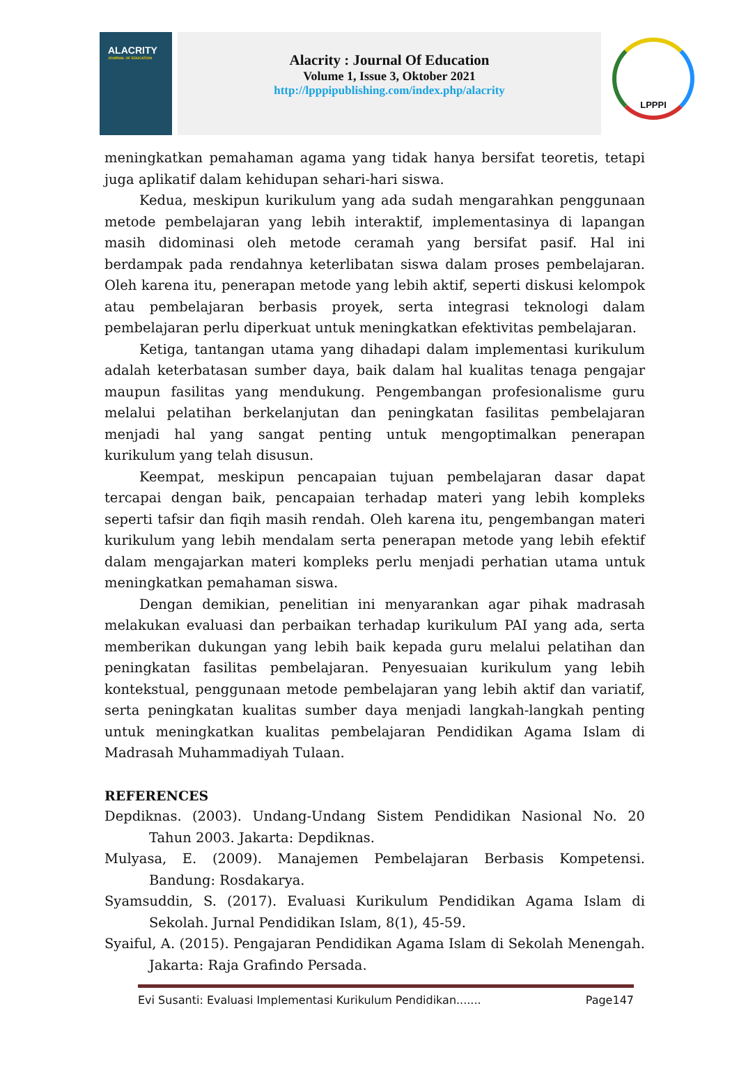ALACRITY
JOURNAL OF EDUCATION
Alacrity : Journal Of Education
Volume 1, Issue 3, Oktober 2021
http://lpppipublishing.com/index.php/alacrity
LPPPI
meningkatkan pemahaman agama yang tidak hanya bersifat teoretis, tetapi juga aplikatif dalam kehidupan sehari-hari siswa.
Kedua, meskipun kurikulum yang ada sudah mengarahkan penggunaan metode pembelajaran yang lebih interaktif, implementasinya di lapangan masih didominasi oleh metode ceramah yang bersifat pasif. Hal ini berdampak pada rendahnya keterlibatan siswa dalam proses pembelajaran. Oleh karena itu, penerapan metode yang lebih aktif, seperti diskusi kelompok atau pembelajaran berbasis proyek, serta integrasi teknologi dalam pembelajaran perlu diperkuat untuk meningkatkan efektivitas pembelajaran.
Ketiga, tantangan utama yang dihadapi dalam implementasi kurikulum adalah keterbatasan sumber daya, baik dalam hal kualitas tenaga pengajar maupun fasilitas yang mendukung. Pengembangan profesionalisme guru melalui pelatihan berkelanjutan dan peningkatan fasilitas pembelajaran menjadi hal yang sangat penting untuk mengoptimalkan penerapan kurikulum yang telah disusun.
Keempat, meskipun pencapaian tujuan pembelajaran dasar dapat tercapai dengan baik, pencapaian terhadap materi yang lebih kompleks seperti tafsir dan fiqih masih rendah. Oleh karena itu, pengembangan materi kurikulum yang lebih mendalam serta penerapan metode yang lebih efektif dalam mengajarkan materi kompleks perlu menjadi perhatian utama untuk meningkatkan pemahaman siswa.
Dengan demikian, penelitian ini menyarankan agar pihak madrasah melakukan evaluasi dan perbaikan terhadap kurikulum PAI yang ada, serta memberikan dukungan yang lebih baik kepada guru melalui pelatihan dan peningkatan fasilitas pembelajaran. Penyesuaian kurikulum yang lebih kontekstual, penggunaan metode pembelajaran yang lebih aktif dan variatif, serta peningkatan kualitas sumber daya menjadi langkah-langkah penting untuk meningkatkan kualitas pembelajaran Pendidikan Agama Islam di Madrasah Muhammadiyah Tulaan.
REFERENCES
Depdiknas. (2003). Undang-Undang Sistem Pendidikan Nasional No. 20 Tahun 2003. Jakarta: Depdiknas.
Mulyasa, E. (2009). Manajemen Pembelajaran Berbasis Kompetensi. Bandung: Rosdakarya.
Syamsuddin, S. (2017). Evaluasi Kurikulum Pendidikan Agama Islam di Sekolah. Jurnal Pendidikan Islam, 8(1), 45-59.
Syaiful, A. (2015). Pengajaran Pendidikan Agama Islam di Sekolah Menengah. Jakarta: Raja Grafindo Persada.
Evi Susanti: Evaluasi Implementasi Kurikulum Pendidikan....... Page147